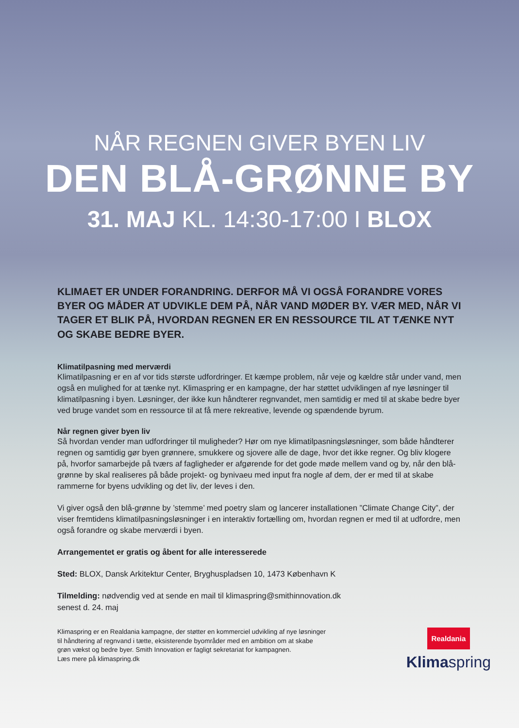NÅR REGNEN GIVER BYEN LIV
DEN BLÅ-GRØNNE BY
31. MAJ KL. 14:30-17:00 I BLOX
KLIMAET ER UNDER FORANDRING. DERFOR MÅ VI OGSÅ FORANDRE VORES BYER OG MÅDER AT UDVIKLE DEM PÅ, NÅR VAND MØDER BY. VÆR MED, NÅR VI TAGER ET BLIK PÅ, HVORDAN REGNEN ER EN RESSOURCE TIL AT TÆNKE NYT OG SKABE BEDRE BYER.
Klimatilpasning med merværdi
Klimatilpasning er en af vor tids største udfordringer. Et kæmpe problem, når veje og kældre står under vand, men også en mulighed for at tænke nyt. Klimaspring er en kampagne, der har støttet udviklingen af nye løsninger til klimatilpasning i byen. Løsninger, der ikke kun håndterer regnvandet, men samtidig er med til at skabe bedre byer ved bruge vandet som en ressource til at få mere rekreative, levende og spændende byrum.
Når regnen giver byen liv
Så hvordan vender man udfordringer til muligheder? Hør om nye klimatilpasningsløsninger, som både håndterer regnen og samtidig gør byen grønnere, smukkere og sjovere alle de dage, hvor det ikke regner. Og bliv klogere på, hvorfor samarbejde på tværs af fagligheder er afgørende for det gode møde mellem vand og by, når den blå-grønne by skal realiseres på både projekt- og bynivaeu med input fra nogle af dem, der er med til at skabe rammerne for byens udvikling og det liv, der leves i den.
Vi giver også den blå-grønne by ’stemme’ med poetry slam og lancerer installationen ”Climate Change City”, der viser fremtidens klimatilpasningsløsninger i en interaktiv fortælling om, hvordan regnen er med til at udfordre, men også forandre og skabe merværdi i byen.
Arrangementet er gratis og åbent for alle interesserede
Sted: BLOX, Dansk Arkitektur Center, Bryghuspladsen 10, 1473 København K
Tilmelding: nødvendig ved at sende en mail til klimaspring@smithinnovation.dk
senest d. 24. maj
Klimaspring er en Realdania kampagne, der støtter en kommerciel udvikling af nye løsninger
til håndtering af regnvand i tætte, eksisterende byområder med en ambition om at skabe
grøn vækst og bedre byer. Smith Innovation er fagligt sekretariat for kampagnen.
Læs mere på klimaspring.dk
Realdania
Klimaspring